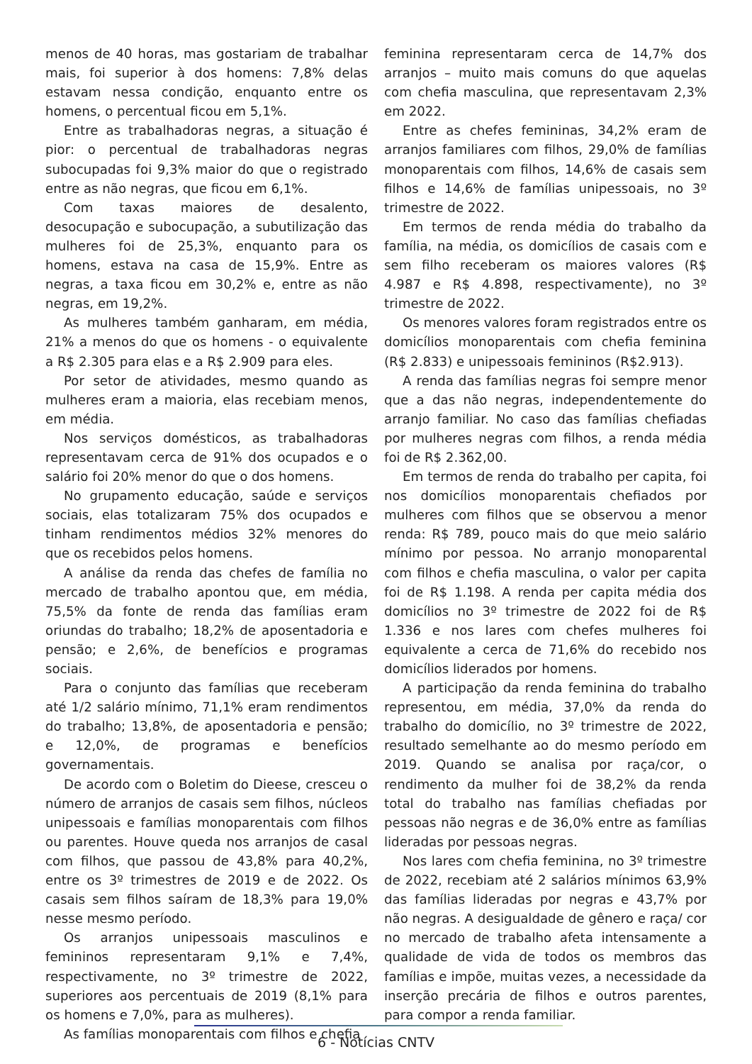menos de 40 horas, mas gostariam de trabalhar mais, foi superior à dos homens: 7,8% delas estavam nessa condição, enquanto entre os homens, o percentual ficou em 5,1%.
Entre as trabalhadoras negras, a situação é pior: o percentual de trabalhadoras negras subocupadas foi 9,3% maior do que o registrado entre as não negras, que ficou em 6,1%.
Com taxas maiores de desalento, desocupação e subocupação, a subutilização das mulheres foi de 25,3%, enquanto para os homens, estava na casa de 15,9%. Entre as negras, a taxa ficou em 30,2% e, entre as não negras, em 19,2%.
As mulheres também ganharam, em média, 21% a menos do que os homens - o equivalente a R$ 2.305 para elas e a R$ 2.909 para eles.
Por setor de atividades, mesmo quando as mulheres eram a maioria, elas recebiam menos, em média.
Nos serviços domésticos, as trabalhadoras representavam cerca de 91% dos ocupados e o salário foi 20% menor do que o dos homens.
No grupamento educação, saúde e serviços sociais, elas totalizaram 75% dos ocupados e tinham rendimentos médios 32% menores do que os recebidos pelos homens.
A análise da renda das chefes de família no mercado de trabalho apontou que, em média, 75,5% da fonte de renda das famílias eram oriundas do trabalho; 18,2% de aposentadoria e pensão; e 2,6%, de benefícios e programas sociais.
Para o conjunto das famílias que receberam até 1/2 salário mínimo, 71,1% eram rendimentos do trabalho; 13,8%, de aposentadoria e pensão; e 12,0%, de programas e benefícios governamentais.
De acordo com o Boletim do Dieese, cresceu o número de arranjos de casais sem filhos, núcleos unipessoais e famílias monoparentais com filhos ou parentes. Houve queda nos arranjos de casal com filhos, que passou de 43,8% para 40,2%, entre os 3º trimestres de 2019 e de 2022. Os casais sem filhos saíram de 18,3% para 19,0% nesse mesmo período.
Os arranjos unipessoais masculinos e femininos representaram 9,1% e 7,4%, respectivamente, no 3º trimestre de 2022, superiores aos percentuais de 2019 (8,1% para os homens e 7,0%, para as mulheres).
As famílias monoparentais com filhos e chefia
feminina representaram cerca de 14,7% dos arranjos – muito mais comuns do que aquelas com chefia masculina, que representavam 2,3% em 2022.
Entre as chefes femininas, 34,2% eram de arranjos familiares com filhos, 29,0% de famílias monoparentais com filhos, 14,6% de casais sem filhos e 14,6% de famílias unipessoais, no 3º trimestre de 2022.
Em termos de renda média do trabalho da família, na média, os domicílios de casais com e sem filho receberam os maiores valores (R$ 4.987 e R$ 4.898, respectivamente), no 3º trimestre de 2022.
Os menores valores foram registrados entre os domicílios monoparentais com chefia feminina (R$ 2.833) e unipessoais femininos (R$2.913).
A renda das famílias negras foi sempre menor que a das não negras, independentemente do arranjo familiar. No caso das famílias chefiadas por mulheres negras com filhos, a renda média foi de R$ 2.362,00.
Em termos de renda do trabalho per capita, foi nos domicílios monoparentais chefiados por mulheres com filhos que se observou a menor renda: R$ 789, pouco mais do que meio salário mínimo por pessoa. No arranjo monoparental com filhos e chefia masculina, o valor per capita foi de R$ 1.198. A renda per capita média dos domicílios no 3º trimestre de 2022 foi de R$ 1.336 e nos lares com chefes mulheres foi equivalente a cerca de 71,6% do recebido nos domicílios liderados por homens.
A participação da renda feminina do trabalho representou, em média, 37,0% da renda do trabalho do domicílio, no 3º trimestre de 2022, resultado semelhante ao do mesmo período em 2019. Quando se analisa por raça/cor, o rendimento da mulher foi de 38,2% da renda total do trabalho nas famílias chefiadas por pessoas não negras e de 36,0% entre as famílias lideradas por pessoas negras.
Nos lares com chefia feminina, no 3º trimestre de 2022, recebiam até 2 salários mínimos 63,9% das famílias lideradas por negras e 43,7% por não negras. A desigualdade de gênero e raça/ cor no mercado de trabalho afeta intensamente a qualidade de vida de todos os membros das famílias e impõe, muitas vezes, a necessidade da inserção precária de filhos e outros parentes, para compor a renda familiar.
6 - Notícias CNTV